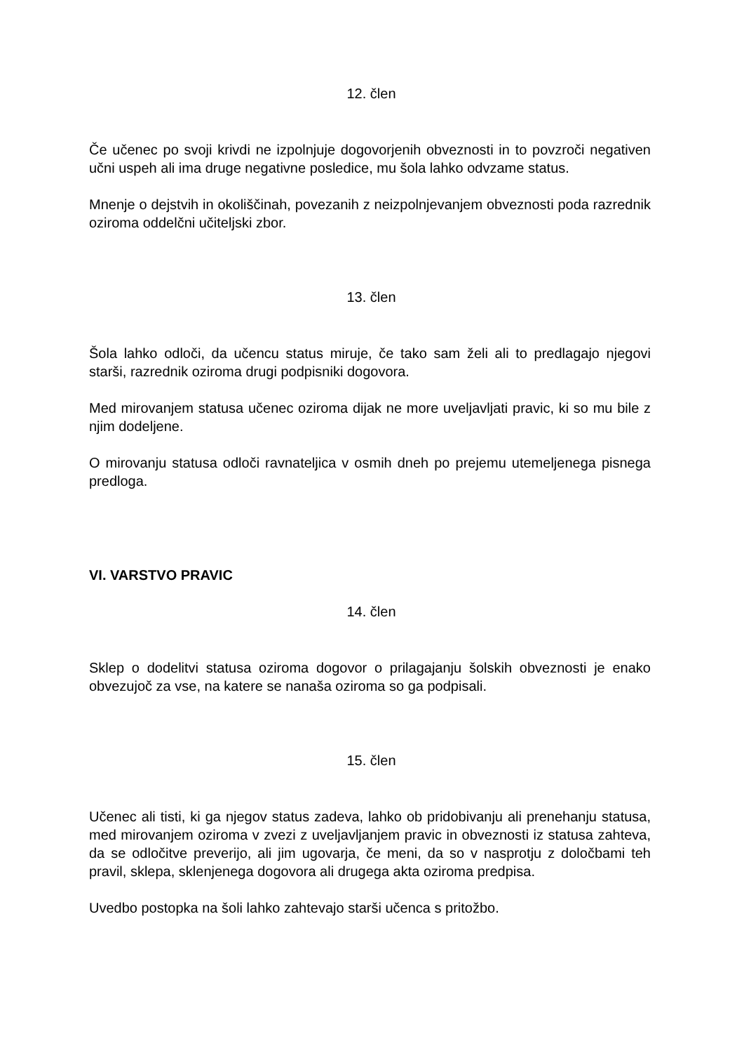12. člen
Če učenec po svoji krivdi ne izpolnjuje dogovorjenih obveznosti in to povzroči negativen učni uspeh ali ima druge negativne posledice, mu šola lahko odvzame status.
Mnenje o dejstvih in okoliščinah, povezanih z neizpolnjevanjem obveznosti poda razrednik oziroma oddelčni učiteljski zbor.
13. člen
Šola lahko odloči, da učencu status miruje, če tako sam želi ali to predlagajo njegovi starši, razrednik oziroma drugi podpisniki dogovora.
Med mirovanjem statusa učenec oziroma dijak ne more uveljavljati pravic, ki so mu bile z njim dodeljene.
O mirovanju statusa odloči ravnateljica v osmih dneh po prejemu utemeljenega pisnega predloga.
VI. VARSTVO PRAVIC
14. člen
Sklep o dodelitvi statusa oziroma dogovor o prilagajanju šolskih obveznosti je enako obvezujoč za vse, na katere se nanaša oziroma so ga podpisali.
15. člen
Učenec ali tisti, ki ga njegov status zadeva, lahko ob pridobivanju ali prenehanju statusa, med mirovanjem oziroma v zvezi z uveljavljanjem pravic in obveznosti iz statusa zahteva, da se odločitve preverijo, ali jim ugovarja, če meni, da so v nasprotju z določbami teh pravil, sklepa, sklenjenega dogovora ali drugega akta oziroma predpisa.
Uvedbo postopka na šoli lahko zahtevajo starši učenca s pritožbo.